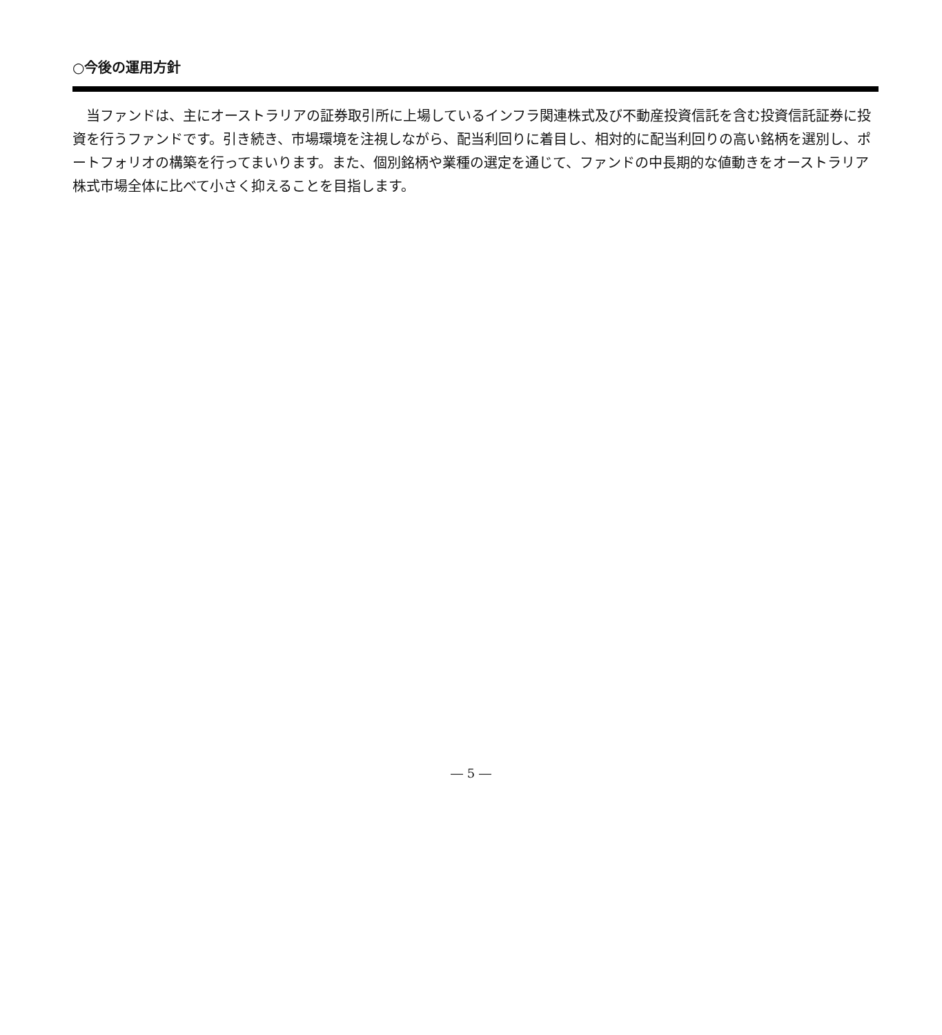○今後の運用方針
当ファンドは、主にオーストラリアの証券取引所に上場しているインフラ関連株式及び不動産投資信託を含む投資信託証券に投資を行うファンドです。引き続き、市場環境を注視しながら、配当利回りに着目し、相対的に配当利回りの高い銘柄を選別し、ポートフォリオの構築を行ってまいります。また、個別銘柄や業種の選定を通じて、ファンドの中長期的な値動きをオーストラリア株式市場全体に比べて小さく抑えることを目指します。
― 5 ―